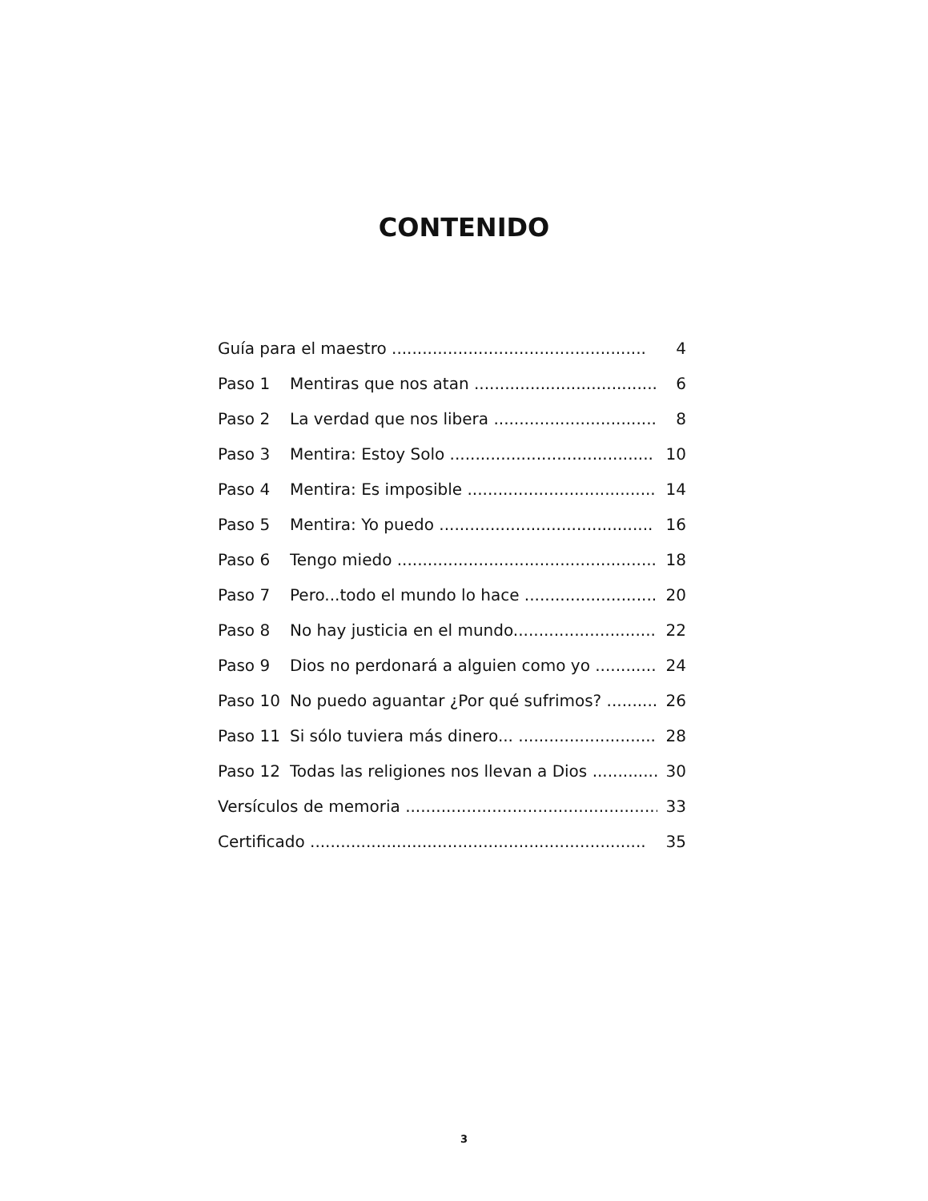CONTENIDO
Guía para el maestro ..................................................
4
Paso 1
Mentiras que nos atan ....................................
6
Paso 2
La verdad que nos libera .................................
8
Paso 3
Mentira: Estoy Solo ........................................
10
Paso 4
Mentira: Es imposible .....................................
14
Paso 5
Mentira: Yo puedo ..........................................
16
Paso 6
Tengo miedo ...................................................
18
Paso 7
Pero...todo el mundo lo hace ..........................
20
Paso 8
No hay justicia en el mundo............................
22
Paso 9
Dios no perdonará a alguien como yo .............
24
Paso 10
No puedo aguantar ¿Por qué sufrimos? ..........
26
Paso 11
Si sólo tuviera más dinero... ...........................
28
Paso 12
Todas las religiones nos llevan a Dios ...............
30
Versículos de memoria ...................................................
33
Certificado ..................................................................
35
3